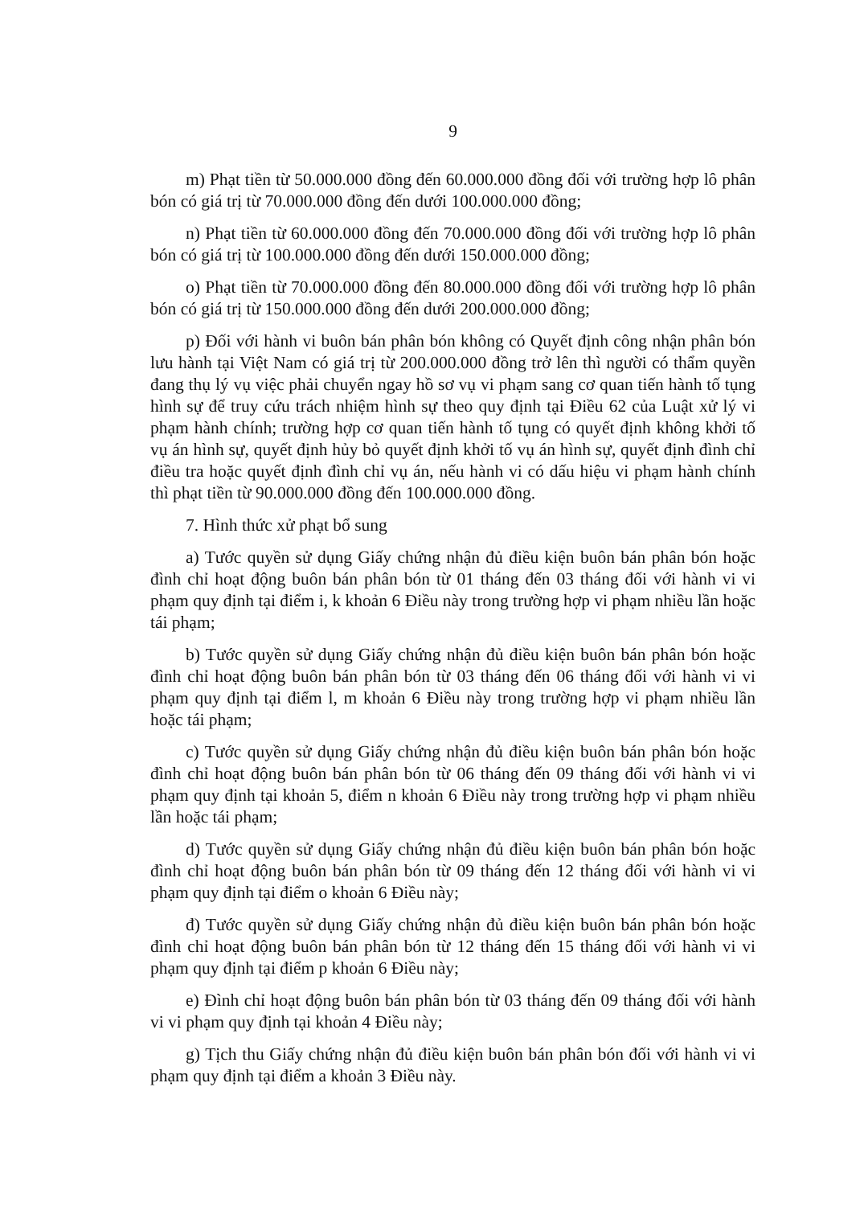9
m) Phạt tiền từ 50.000.000 đồng đến 60.000.000 đồng đối với trường hợp lô phân bón có giá trị từ 70.000.000 đồng đến dưới 100.000.000 đồng;
n) Phạt tiền từ 60.000.000 đồng đến 70.000.000 đồng đối với trường hợp lô phân bón có giá trị từ 100.000.000 đồng đến dưới 150.000.000 đồng;
o) Phạt tiền từ 70.000.000 đồng đến 80.000.000 đồng đối với trường hợp lô phân bón có giá trị từ 150.000.000 đồng đến dưới 200.000.000 đồng;
p) Đối với hành vi buôn bán phân bón không có Quyết định công nhận phân bón lưu hành tại Việt Nam có giá trị từ 200.000.000 đồng trở lên thì người có thẩm quyền đang thụ lý vụ việc phải chuyển ngay hồ sơ vụ vi phạm sang cơ quan tiến hành tố tụng hình sự để truy cứu trách nhiệm hình sự theo quy định tại Điều 62 của Luật xử lý vi phạm hành chính; trường hợp cơ quan tiến hành tố tụng có quyết định không khởi tố vụ án hình sự, quyết định hủy bỏ quyết định khởi tố vụ án hình sự, quyết định đình chỉ điều tra hoặc quyết định đình chỉ vụ án, nếu hành vi có dấu hiệu vi phạm hành chính thì phạt tiền từ 90.000.000 đồng đến 100.000.000 đồng.
7. Hình thức xử phạt bổ sung
a) Tước quyền sử dụng Giấy chứng nhận đủ điều kiện buôn bán phân bón hoặc đình chỉ hoạt động buôn bán phân bón từ 01 tháng đến 03 tháng đối với hành vi vi phạm quy định tại điểm i, k khoản 6 Điều này trong trường hợp vi phạm nhiều lần hoặc tái phạm;
b) Tước quyền sử dụng Giấy chứng nhận đủ điều kiện buôn bán phân bón hoặc đình chỉ hoạt động buôn bán phân bón từ 03 tháng đến 06 tháng đối với hành vi vi phạm quy định tại điểm l, m khoản 6 Điều này trong trường hợp vi phạm nhiều lần hoặc tái phạm;
c) Tước quyền sử dụng Giấy chứng nhận đủ điều kiện buôn bán phân bón hoặc đình chỉ hoạt động buôn bán phân bón từ 06 tháng đến 09 tháng đối với hành vi vi phạm quy định tại khoản 5, điểm n khoản 6 Điều này trong trường hợp vi phạm nhiều lần hoặc tái phạm;
d) Tước quyền sử dụng Giấy chứng nhận đủ điều kiện buôn bán phân bón hoặc đình chỉ hoạt động buôn bán phân bón từ 09 tháng đến 12 tháng đối với hành vi vi phạm quy định tại điểm o khoản 6 Điều này;
đ) Tước quyền sử dụng Giấy chứng nhận đủ điều kiện buôn bán phân bón hoặc đình chỉ hoạt động buôn bán phân bón từ 12 tháng đến 15 tháng đối với hành vi vi phạm quy định tại điểm p khoản 6 Điều này;
e) Đình chỉ hoạt động buôn bán phân bón từ 03 tháng đến 09 tháng đối với hành vi vi phạm quy định tại khoản 4 Điều này;
g) Tịch thu Giấy chứng nhận đủ điều kiện buôn bán phân bón đối với hành vi vi phạm quy định tại điểm a khoản 3 Điều này.